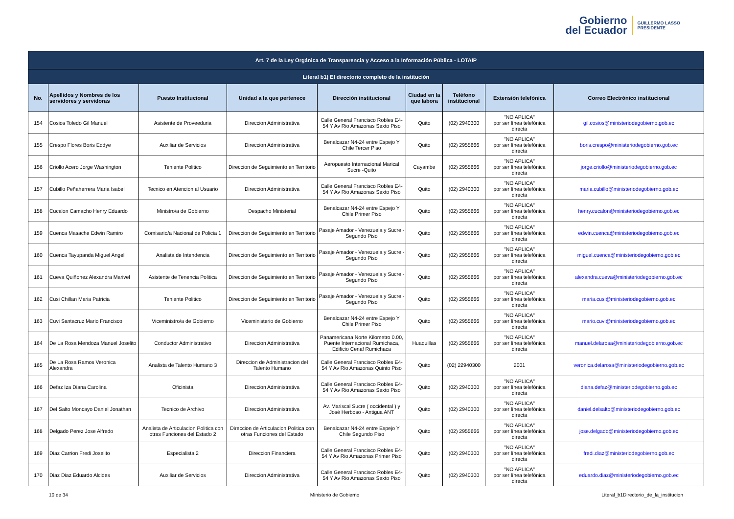Gobierno
del Ecuador
GUILLERMO LASSO
PRESIDENTE
| Art. 7 de la Ley Orgánica de Transparencia y Acceso a la Información Pública - LOTAIP | | | | | | | | |
| --- | --- | --- | --- | --- | --- | --- | --- | --- |
| Literal b1) El directorio completo de la institución | | | | | | | | |
| No. | Apellidos y Nombres de los servidores y servidoras | Puesto Institucional | Unidad a la que pertenece | Dirección institucional | Ciudad en la que labora | Teléfono institucional | Extensión telefónica | Correo Electrónico institucional |
| 154 | Cosios Toledo Gil Manuel | Asistente de Proveeduria | Direccion Administrativa | Calle General Francisco Robles E4-54 Y Av Rio Amazonas Sexto Piso | Quito | (02) 2940300 | "NO APLICA" por ser línea telefónica directa | gil.cosios@ministeriodegobierno.gob.ec |
| 155 | Crespo Flores Boris Eddye | Auxiliar de Servicios | Direccion Administrativa | Benalcazar N4-24 entre Espejo Y Chile Tercer Piso | Quito | (02) 2955666 | "NO APLICA" por ser línea telefónica directa | boris.crespo@ministeriodegobierno.gob.ec |
| 156 | Criollo Acero Jorge Washington | Teniente Politico | Direccion de Seguimiento en Territorio | Aeropuesto Internacional Marical Sucre -Quito | Cayambe | (02) 2955666 | "NO APLICA" por ser línea telefónica directa | jorge.criollo@ministeriodegobierno.gob.ec |
| 157 | Cubillo Peñaherrera Maria Isabel | Tecnico en Atencion al Usuario | Direccion Administrativa | Calle General Francisco Robles E4-54 Y Av Rio Amazonas Sexto Piso | Quito | (02) 2940300 | "NO APLICA" por ser línea telefónica directa | maria.cubillo@ministeriodegobierno.gob.ec |
| 158 | Cucalon Camacho Henry Eduardo | Ministro/a de Gobierno | Despacho Ministerial | Benalcazar N4-24 entre Espejo Y Chile Primer Piso | Quito | (02) 2955666 | "NO APLICA" por ser línea telefónica directa | henry.cucalon@ministeriodegobierno.gob.ec |
| 159 | Cuenca Masache Edwin Ramiro | Comisario/a Nacional de Policia 1 | Direccion de Seguimiento en Territorio | Pasaje Amador - Venezuela y Sucre - Segundo Piso | Quito | (02) 2955666 | "NO APLICA" por ser línea telefónica directa | edwin.cuenca@ministeriodegobierno.gob.ec |
| 160 | Cuenca Tayupanda Miguel Angel | Analista de Intendencia | Direccion de Seguimiento en Territorio | Pasaje Amador - Venezuela y Sucre - Segundo Piso | Quito | (02) 2955666 | "NO APLICA" por ser línea telefónica directa | miguel.cuenca@ministeriodegobierno.gob.ec |
| 161 | Cueva Quiñonez Alexandra Marivel | Asistente de Tenencia Politica | Direccion de Seguimiento en Territorio | Pasaje Amador - Venezuela y Sucre - Segundo Piso | Quito | (02) 2955666 | "NO APLICA" por ser línea telefónica directa | alexandra.cueva@ministeriodegobierno.gob.ec |
| 162 | Cusi Chillan Maria Patricia | Teniente Politico | Direccion de Seguimiento en Territorio | Pasaje Amador - Venezuela y Sucre - Segundo Piso | Quito | (02) 2955666 | "NO APLICA" por ser línea telefónica directa | maria.cusi@ministeriodegobierno.gob.ec |
| 163 | Cuvi Santacruz Mario Francisco | Viceministro/a de Gobierno | Viceministerio de Gobierno | Benalcazar N4-24 entre Espejo Y Chile Primer Piso | Quito | (02) 2955666 | "NO APLICA" por ser línea telefónica directa | mario.cuvi@ministeriodegobierno.gob.ec |
| 164 | De La Rosa Mendoza Manuel Joselito | Conductor Administrativo | Direccion Administrativa | Panamericana Norte Kilometro 0.00, Puente Internacional Rumichaca, Edificio Cenaf Rumichaca | Huaquillas | (02) 2955666 | "NO APLICA" por ser línea telefónica directa | manuel.delarosa@ministeriodegobierno.gob.ec |
| 165 | De La Rosa Ramos Veronica Alexandra | Analista de Talento Humano 3 | Direccion de Administracion del Talento Humano | Calle General Francisco Robles E4-54 Y Av Rio Amazonas Quinto Piso | Quito | (02) 22940300 | 2001 | veronica.delarosa@ministeriodegobierno.gob.ec |
| 166 | Defaz Iza Diana Carolina | Oficinista | Direccion Administrativa | Calle General Francisco Robles E4-54 Y Av Rio Amazonas Sexto Piso | Quito | (02) 2940300 | "NO APLICA" por ser línea telefónica directa | diana.defaz@ministeriodegobierno.gob.ec |
| 167 | Del Salto Moncayo Daniel Jonathan | Tecnico de Archivo | Direccion Administrativa | Av. Mariscal Sucre ( occidental ) y José Herboso - Antigua ANT | Quito | (02) 2940300 | "NO APLICA" por ser línea telefónica directa | daniel.delsalto@ministeriodegobierno.gob.ec |
| 168 | Delgado Perez Jose Alfredo | Analista de Articulacion Politica con otras Funciones del Estado 2 | Direccion de Articulacion Politica con otras Funciones del Estado | Benalcazar N4-24 entre Espejo Y Chile Segundo Piso | Quito | (02) 2955666 | "NO APLICA" por ser línea telefónica directa | jose.delgado@ministeriodegobierno.gob.ec |
| 169 | Diaz Carrion Fredi Joselito | Especialista 2 | Direccion Financiera | Calle General Francisco Robles E4-54 Y Av Rio Amazonas Primer Piso | Quito | (02) 2940300 | "NO APLICA" por ser línea telefónica directa | fredi.diaz@ministeriodegobierno.gob.ec |
| 170 | Diaz Diaz Eduardo Alcides | Auxiliar de Servicios | Direccion Administrativa | Calle General Francisco Robles E4-54 Y Av Rio Amazonas Sexto Piso | Quito | (02) 2940300 | "NO APLICA" por ser línea telefónica directa | eduardo.diaz@ministeriodegobierno.gob.ec |
10 de 34 Ministerio de Gobierno Literal_b1Directorio_de_la_institucion